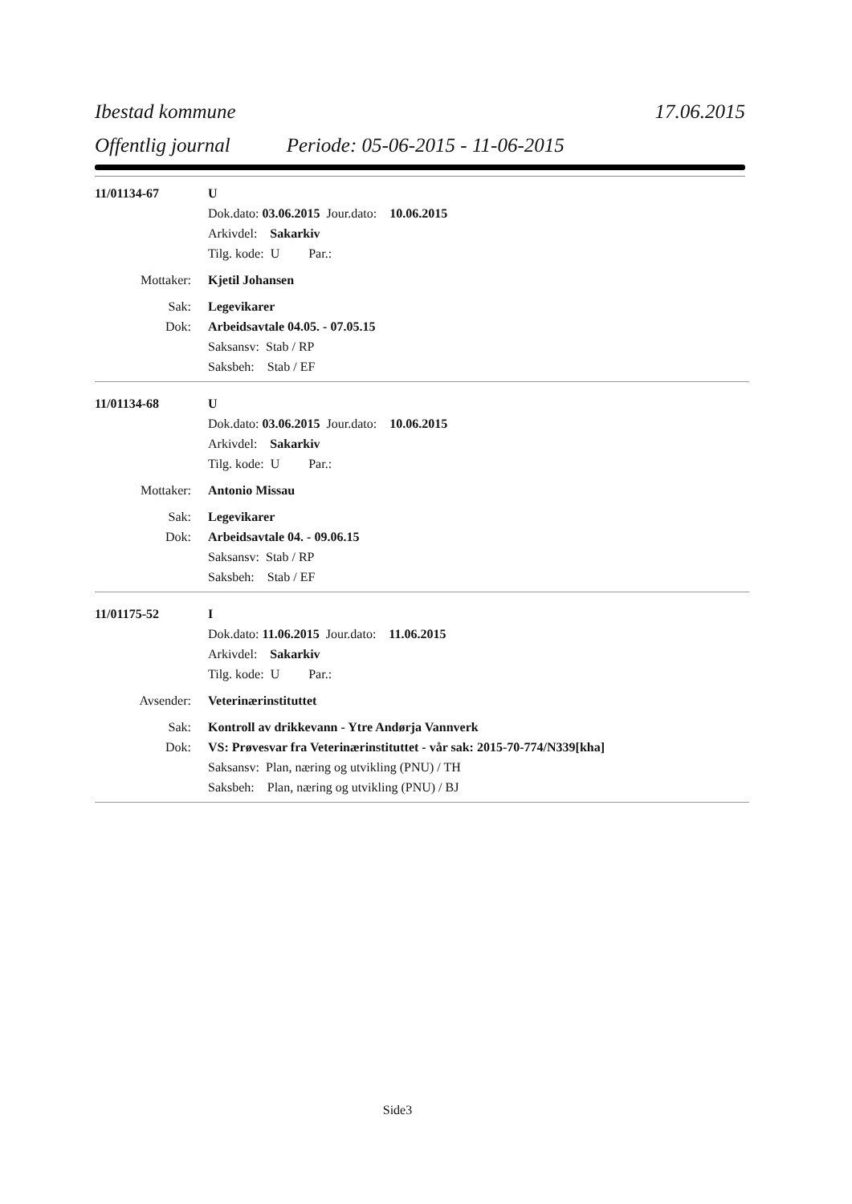Ibestad kommune 17.06.2015
Offentlig journal Periode: 05-06-2015 - 11-06-2015
11/01134-67 U
Dok.dato: 03.06.2015 Jour.dato: 10.06.2015
Arkivdel: Sakarkiv
Tilg. kode: U Par.:
Mottaker: Kjetil Johansen
Sak: Legevikarer
Dok: Arbeidsavtale 04.05. - 07.05.15
Saksansv: Stab / RP
Saksbeh: Stab / EF
11/01134-68 U
Dok.dato: 03.06.2015 Jour.dato: 10.06.2015
Arkivdel: Sakarkiv
Tilg. kode: U Par.:
Mottaker: Antonio Missau
Sak: Legevikarer
Dok: Arbeidsavtale 04. - 09.06.15
Saksansv: Stab / RP
Saksbeh: Stab / EF
11/01175-52 I
Dok.dato: 11.06.2015 Jour.dato: 11.06.2015
Arkivdel: Sakarkiv
Tilg. kode: U Par.:
Avsender: Veterinærinstituttet
Sak: Kontroll av drikkevann - Ytre Andørja Vannverk
Dok: VS: Prøvesvar fra Veterinærinstituttet - vår sak: 2015-70-774/N339[kha]
Saksansv: Plan, næring og utvikling (PNU) / TH
Saksbeh: Plan, næring og utvikling (PNU) / BJ
Side3